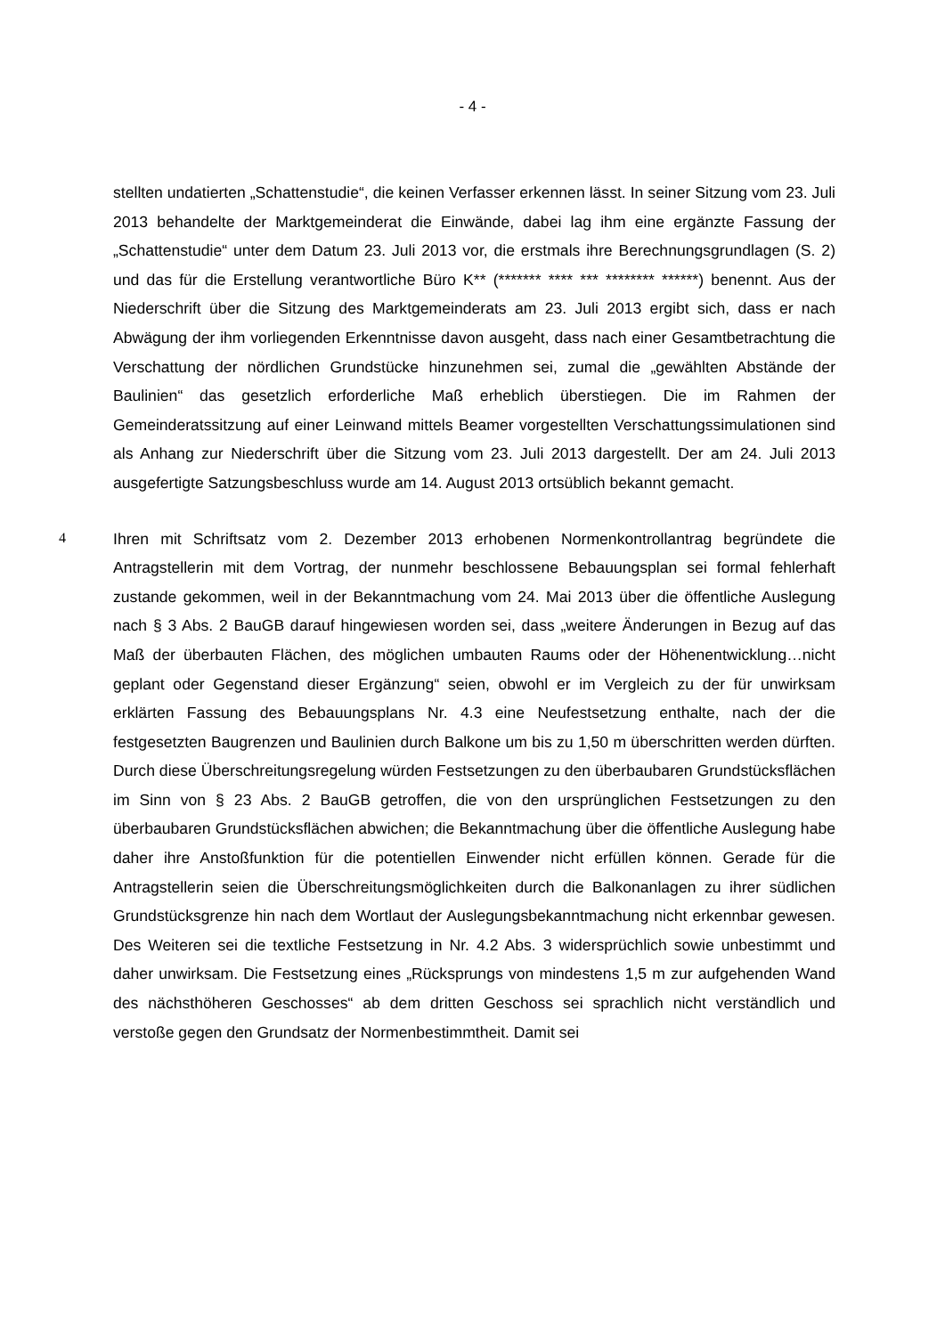- 4 -
stellten undatierten „Schattenstudie“, die keinen Verfasser erkennen lässt. In seiner Sitzung vom 23. Juli 2013 behandelte der Marktgemeinderat die Einwände, dabei lag ihm eine ergänzte Fassung der „Schattenstudie“ unter dem Datum 23. Juli 2013 vor, die erstmals ihre Berechnungsgrundlagen (S. 2) und das für die Erstellung verantwortliche Büro K** (******* **** *** ******** ******) benennt. Aus der Niederschrift über die Sitzung des Marktgemeinderats am 23. Juli 2013 ergibt sich, dass er nach Abwägung der ihm vorliegenden Erkenntnisse davon ausgeht, dass nach einer Gesamtbetrachtung die Verschattung der nördlichen Grundstücke hinzunehmen sei, zumal die „gewählten Abstände der Baulinien“ das gesetzlich erforderliche Maß erheblich überstiegen. Die im Rahmen der Gemeinderatssitzung auf einer Leinwand mittels Beamer vorgestellten Verschattungssimulationen sind als Anhang zur Niederschrift über die Sitzung vom 23. Juli 2013 dargestellt. Der am 24. Juli 2013 ausgefertigte Satzungsbeschluss wurde am 14. August 2013 ortsüblich bekannt gemacht.
4
Ihren mit Schriftsatz vom 2. Dezember 2013 erhobenen Normenkontrollantrag begründete die Antragstellerin mit dem Vortrag, der nunmehr beschlossene Bebauungsplan sei formal fehlerhaft zustande gekommen, weil in der Bekanntmachung vom 24. Mai 2013 über die öffentliche Auslegung nach § 3 Abs. 2 BauGB darauf hingewiesen worden sei, dass „weitere Änderungen in Bezug auf das Maß der überbauten Flächen, des möglichen umbauten Raums oder der Höhenentwicklung…nicht geplant oder Gegenstand dieser Ergänzung“ seien, obwohl er im Vergleich zu der für unwirksam erklärten Fassung des Bebauungsplans Nr. 4.3 eine Neufestsetzung enthalte, nach der die festgesetzten Baugrenzen und Baulinien durch Balkone um bis zu 1,50 m überschritten werden dürften. Durch diese Überschreitungsregelung würden Festsetzungen zu den überbaubaren Grundstücksflächen im Sinn von § 23 Abs. 2 BauGB getroffen, die von den ursprünglichen Festsetzungen zu den überbaubaren Grundstücksflächen abwichen; die Bekanntmachung über die öffentliche Auslegung habe daher ihre Anstoßfunktion für die potentiellen Einwender nicht erfüllen können. Gerade für die Antragstellerin seien die Überschreitungsmöglichkeiten durch die Balkonanlagen zu ihrer südlichen Grundstücksgrenze hin nach dem Wortlaut der Auslegungsbekanntmachung nicht erkennbar gewesen. Des Weiteren sei die textliche Festsetzung in Nr. 4.2 Abs. 3 widersprüchlich sowie unbestimmt und daher unwirksam. Die Festsetzung eines „Rücksprungs von mindestens 1,5 m zur aufgehenden Wand des nächsthöheren Geschosses“ ab dem dritten Geschoss sei sprachlich nicht verständlich und verstoße gegen den Grundsatz der Normenbestimmtheit. Damit sei